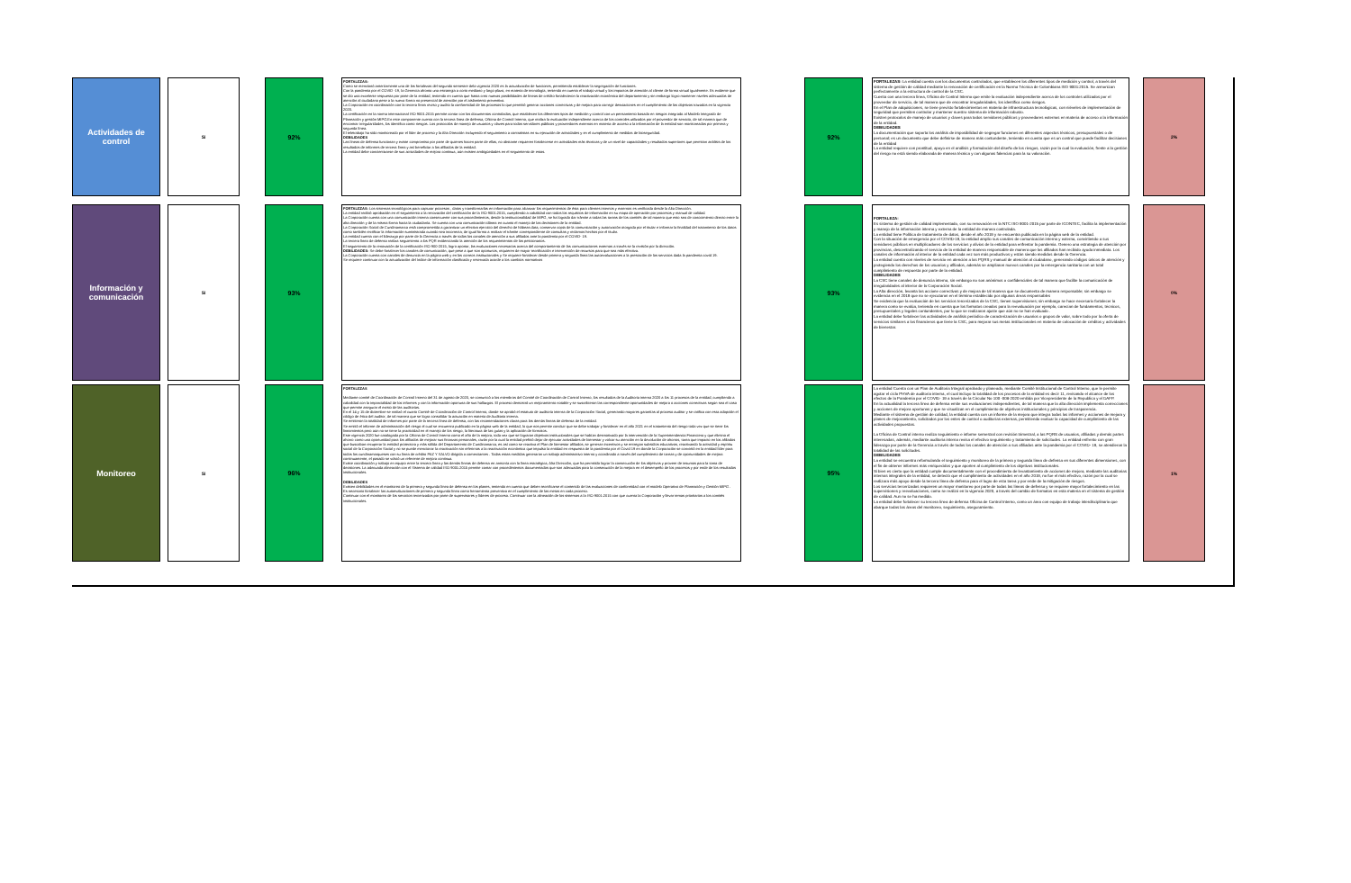| Actividades de control | | Si | | 92% | | FORTALEZAS: Como se mencionó anteriormente una de las fortalezas del segundo semestre dela vigencia 2020 es la actualización de funciones, permitiendo establecer la segregación de funciones. Con la pandemia por el COVID -19, la Gerencia afronta una estrategia a corto mediano y largo plazo, en materia de tecnología, teniendo en cuenta el trabajo virtual y los impactos de atención al cliente de forma virtual igualmente. Es evidente que se dio una excelente respuesta por parte de la entidad, teniendo en cuenta que hasta creo nuevas posibilidades de líneas de crédito fortalecieron la reactivación económica del departamento y sin embargo logro mantener niveles adecuados de atención al ciudadano pese a la nueva forma no presencial de atención por el aislamiento preventivo. La Corporación en coordinación con la tercera línea reviso y audito la conformidad de los procesos lo que permitió generar acciones correctivas y de mejora para corregir desviaciones en el cumplimiento de los objetivos trazados en la vigencia 2020. La certificación en la norma internacional ISO 9001:2015 permite contar con los documentos controlados, que establecen los diferentes tipos de medición y control con un pensamiento basado en riesgos integrado al Modelo Integrado de Planeación y gestión MIPG.En este componente cuenta con la tercera línea de defensa, Oficina de Control Interno, que realiza la evaluación independiente acerca de los controles utilizados por el proveedor de servicio, de tal manera que de encontrar irregularidades, los identifica como riesgos. Los protocolos de manejo de usuarios y claves para todos servidores públicos y proveedores externos en materia de acceso a la información de la entidad son monitoreados por primera y segunda línea. El teletrabajo ha sido monitoreado por el líder de proceso y la Alta Dirección incluyendo el seguimiento a contratistas en su ejecución de actividades y en el cumplimiento de medidas de bioseguridad. DEBILIDADES Las líneas de defensa funcionan y existe compromiso por parte de quienes hacen parte de ellas, no obstante requieren fortalecerse en actividades más técnicas y de un nivel de capacidades y resultados superiores que permitan análisis de los resultados de informes de tercera línea y así beneficiar a los afiliados de la entidad. La entidad debe concientizarse de sus actividades de mejora continua, aún existen ambigüedades en el seguimiento de estas. | | 92% | | FORTALEZAS: La entidad cuenta con los documentos controlados, que establecen los diferentes tipos de medición y control, a través del sistema de gestión de calidad mediante la renovación de certificación en la Norma Técnica de Colombiana ISO 9001:2015. Se armonizan perfectamente a la estructura de control de la CSC. Cuenta con una tercera línea, Oficina de Control Interno que emite la evaluación independiente acerca de los controles utilizados por el proveedor de servicio, de tal manera que de encontrar irregularidades, los identifica como riesgos. En el Plan de adquisiciones, se tiene previsto fortalecimientos en materia de infraestructura tecnológicas, con niéveles de implementación de seguridad que permiten controlar y mantener nuestro sistema de información robusto. Existen protocolos de manejo de usuarios y claves para todos servidores públicos y proveedores externos en materia de acceso a la información de la entidad. DEBILIDADES La documentación que soporta los análisis de imposibilidad de segregar funciones en diferentes aspectos técnicos, presupuestales o de personal; es un documento que debe definirse de manera más contundente, teniendo en cuenta que es un control que puede facilitar decisiones de la entidad La entidad requiere con prontitud, apoyo en el análisis y formulación del diseño de los riesgos, razón por la cual la evaluación, frente a la gestión del riesgo no está siendo elaborada de manera técnica y con algunas falencias para la su valoración. | | 2% |
| Información y comunicación | | Si | | 93% | | FORTALEZAS: Los sistemas tecnológicos para capturar procesos , datos y transformarlos en información para alcanzar los requerimientos de ésta para clientes internos y externos es verificada desde la Alta Dirección. La entidad recibió aprobación en el seguimiento a la renovación del certificación de la ISO 9001:2015, cumpliendo a cabalidad con todos los requisitos de información en su mapa de operación por procesos y manual de calidad. La Corporación cuenta con una comunicación interna consecuente con sus procedimientos, desde la institucionalidad de MIPG, se ha logrado dar trámite a todas las tareas de los comités de tal manera que esto sea de conocimiento directo entre la alta dirección y de la misma forma hacia la ciudadanía. Se cuenta con una comunicación idónea en cuanto el manejo de las decisiones de la entidad. La Corporación Social de Cundinamarca está comprometida a garantizar un efectivo ejercicio del derecho de hábeas data, conservar copia de la comunicación y autorización otorgada por el titular e informar la finalidad del tratamiento de los datos como también rectificar la información suministrada cuando sea incorrecta; de igual forma a realizar el trámite correspondiente de consultas y reclamos hechos por el titular. La entidad cuenta con el liderazgo por parte de la Gerencia a través de todos los canales de atención a sus afiliados ante la pandemia por el COVID- 19. La tercera línea de defensa realiza seguimiento a los PQR evidenciando la atención de los requerimientos de los peticionarios. El seguimiento de la renovación de la certificación ISO 900-2015, logro aportar, las evaluaciones necesarias acerca del comportamiento de las comunicaciones externas a través se la revisión por la dirección. DEBILIDADES: Se debe fortalecer los canales de comunicación, que pese a que son oportunos, requieren de mayor tecnificación e intervención de recursos para que sea más efectiva. La Corporación cuenta con canales de denuncia en la página web y en los correos institucionales y Se requiere fortalecer desde primera y segunda línea las autoevaluaciones a la prestación de los servicios dada la pandemia covid 19. Se requiere continuar con la actualización del índice de información clasificada y reservada acorde a los cambios normativos | | 93% | | FORTALEZA: Es sistema de gestión de calidad implementado, con su renovación en la NTC ISO 9001-2015 por parte de ICONTEC, facilita la implementación y manejo de la información interna y externa de la entidad de manera controlada. La entidad tiene Política de tratamiento de datos, desde el año 2019 y se encuentra publicada en la página web de la entidad. Con la situación de emergencia por el COVID-19, la entidad amplio sus canales de comunicación interna y externa, convirtiendo a sus servidores públicos en multiplicadores de los servicios y alivios de la entidad para enfrentar la pandemia. Genero una estrategia de atención por provincias, descentralizando el servicio de la entidad de manera responsable de manera que los afiliados han recibido ayuda inmediata. Los canales de información al interior de la entidad cada vez son más productivos y están siendo medidos desde la Gerencia. La entidad cuenta con niveles de servicio en atención a las PQRS y manual de atención al ciudadano, generando códigos únicos de atención y protegiendo los derechos de los usuarios y afiliados, además se ampliaron nuevos canales por la emergencia sanitaria con un total cumplimiento de respuesta por parte de la entidad. DEBILIDADES La CSC tiene canales de denuncia interna, sin embargo no son anónimos o confidenciales de tal manera que facilite la comunicación de irregularidades al interior de la Corporación Social. La Alta dirección, levanta las accione correctivas y de mejora de tal manera que se documenta de manera responsable; sin embargo se evidencia en el 2019 que no se ejecutaron en el término establecido por algunas áreas responsables Se evidencia que la evaluación de los servicios tercerizados de la CSC, tienen supervisiones; sin embargo se hace necesario fortalecer la manera como se evalúa, teniendo en cuenta que los formatos creados para la reevaluación por ejemplo, carecían de fundamentos, técnicos, presupuestales y legales contundentes, por lo que se realizaron ajuste que aún no se han evaluado . La entidad debe fortalecer las actividades de análisis periódico de caracterización de usuarios o grupos de valor, sobre todo por la oferta de servicios similares a los financieros que tiene la CSC, para mejorar sus metas institucionales en materia de colocación de créditos y actividades de bienestar. | | 0% |
| Monitoreo | | Si | | 96% | | FORTALEZAS Mediante comité de Coordinación de Control Interno del 31 de agosto de 2020, se comunicó a los miembros del Comité de Coordinación de Control Interno, los resultados de la Auditoria interna 2020 a los 11 procesos de la entidad, cumpliendo a cabalidad con la imparcialidad de los informes y con la información oportuna de sus hallazgos. El proceso demostró un mejoramiento notable y se suscribieron las correspondiente oportunidades de mejora o acciones correctivas según sea el caso que permite asegurar el existo de las auditorias. En el 14 y 15 de diciembre se realizó el cuarto Comité de Coordinación de Control Interno, donde se aprobó el estatuto de auditoria interna de la Corporación Social, generando mayores garantías al proceso auditor y se ratifica con esta adopción el código de ética del auditor, de tal manera que se logra consolidar la actuación en materia de Auditoria interna. Se emitieron la totalidad de informes por parte de la tercera línea de defensa, con las recomendaciones claras para las demás líneas de defensa de la entidad. Se emitió el informe de administración del riesgo el cual se encuentra publicado en la página web de la entidad, lo que nos permite concluir que se debe trabajar y fortalecer en el año 2021 en el tratamiento del riesgo toda vez que se tiene los lineamientos pero aún no se tiene la practicidad en el manejo de los riesgo, la literatura de las guías y la aplicación de formatos. Este vigencia 2020 fue catalogada por la Oficina de Control Interno como el año de la mejora, toda vez que se lograron objetivos institucionales que se habían desmotivado por la intervención de la Superintendencia Financiera y que elimino el ahorro como una oportunidad para los afiliados de mejorar sus finanzas personales, razón por la cual la entidad prefirió dejar de ejecutar actividades de bienestar y volcar su atención en la devolución de ahorros, tarea que impacto en los afiliados que buscaban recuperar la entidad protectora y más sólida del Departamento de Cundinamarca, es así como se reactiva el Plan de bienestar afiliados, se generan incentivos y se entregan subsidios educativos, reactivando la actividad y espíritu social de la Corporación Social y no se puede mencionar la reactivación sin referirnos a la reactivación económica que impulso la entidad en respuesta de la pandemia por el Covid 19 en donde la Corporación se convirtió en la entidad líder para todos los cundinamarqueses con su línea de crédito PAZ Y SALVO dirigida a comerciantes . Todas estas medidas generaron un trabajo administrativo interno y coordinado a través del cumplimiento de tareas y de oportunidades de mejora continuamente, el pasado se volvió un referente de mejora continua. Existe coordinación y trabajo en equipo entre la tercera línea y las demás líneas de defensa en armonía con la línea estratégica, Alta Dirección, que ha permitido lograr la consecución de los objetivos y proveer de insumos para la toma de decisiones. La adecuada alineación con el Sistema de calidad ISO 9001:2015 permite contar con procedimientos documentados que son adecuados para la consecución de la mejora en el desempeño de los procesos y por ende de los resultados institucionales. DEBILIDADES Existen debilidades en el monitoreo de la primera y segunda línea de defensa en los planes, teniendo en cuenta que deben tecnificarse el contenido de las evaluaciones de conformidad con el modelo Operativo de Planeación y Gestión MIPG . Es necesario fortalecer las autoevaluaciones de primera y segunda línea como herramienta preventiva en el cumplimiento de las metas en cada proceso. Continuar con el monitoreo de los servicios tercerizados por parte de supervisores y líderes de proceso. Continuar con la alineación de los sistemas a la ISO 9001:2015 con que cuenta la Corporación y llevar temas prioritarios a los comités institucionales. | | 95% | | La entidad Cuenta con un Plan de Auditoria Integral aprobado y planeado, mediante Comité Institucional de Control Interno, que le permite agotar el ciclo PHVA de auditoria interna, el cual incluyo la totalidad de los procesos de la entidad es decir 11, revisando el alcance de los efectos de la Pandemia por el COVID- 19 a través de la Circular No 100 -008-2020 emitida por Vicepresidente de la Republica y el DAFP. En la actualidad la tercera línea de defensa emite sus evaluaciones independientes, de tal manera que la alta dirección implementa correcciones y acciones de mejora oportunas y que se visualizan en el cumplimiento de objetivos institucionales y principios de trasparencia. Mediante el sistema de gestión de calidad, la entidad cuenta con un informe de la mejora que integra todos los informes y acciones de mejora y planes de mejoramiento, solicitados por los entes de control o auditorías externas, permitiendo evaluar la capacidad de cumplimiento de las actividades propuestas. La Oficina de Control interno realiza seguimiento e informe semestral con revisión trimestral, a las PQRS de usuarios, afiliados y demás partes interesadas, además, mediante auditoria interna revisa el efectivo seguimiento y tratamiento de solicitudes. La entidad enfrento con gran liderazgo por parte de la Gerencia a través de todos los canales de atención a sus afiliados ante la pandemia por el COVID- 19, se atendieron la totalidad de las solicitudes. DEBILIDADES La entidad se encuentra reformulando el seguimiento y monitoreo de la primera y segunda línea de defensa en sus diferentes dimensiones, con el fin de obtener informes más enriquecidos y que aporten al cumplimiento de los objetivos institucionales. Si bien es cierto que la entidad cumple documentalmente con el procedimiento de levantamiento de acciones de mejora, mediante las auditorias internas integrales de la entidad, se detectó que el cumplimiento de actividades en el año 2019, no fue el más efectivo, razón por la cual se realizara más apoyo desde la tercera línea de defensa para el logro de esta tarea y por ende de la mitigación de riesgos. Los servicios tercerizados requieren un mayor monitoreo por parte de todas las líneas de defensa y se requiere mayor fortalecimiento en las supervisiones y reevaluaciones, como se realizó en la vigencia 2020, a través del cambio de formatos en esta materia en el sistema de gestión de calidad. Aun no se ha medido. La entidad debe fortalecer su tercera línea de defensa Oficina de Control Interno, como un área con equipo de trabajo interdisciplinario que abarque todas las áreas del monitoreo, seguimiento, aseguramiento. | | 1% |